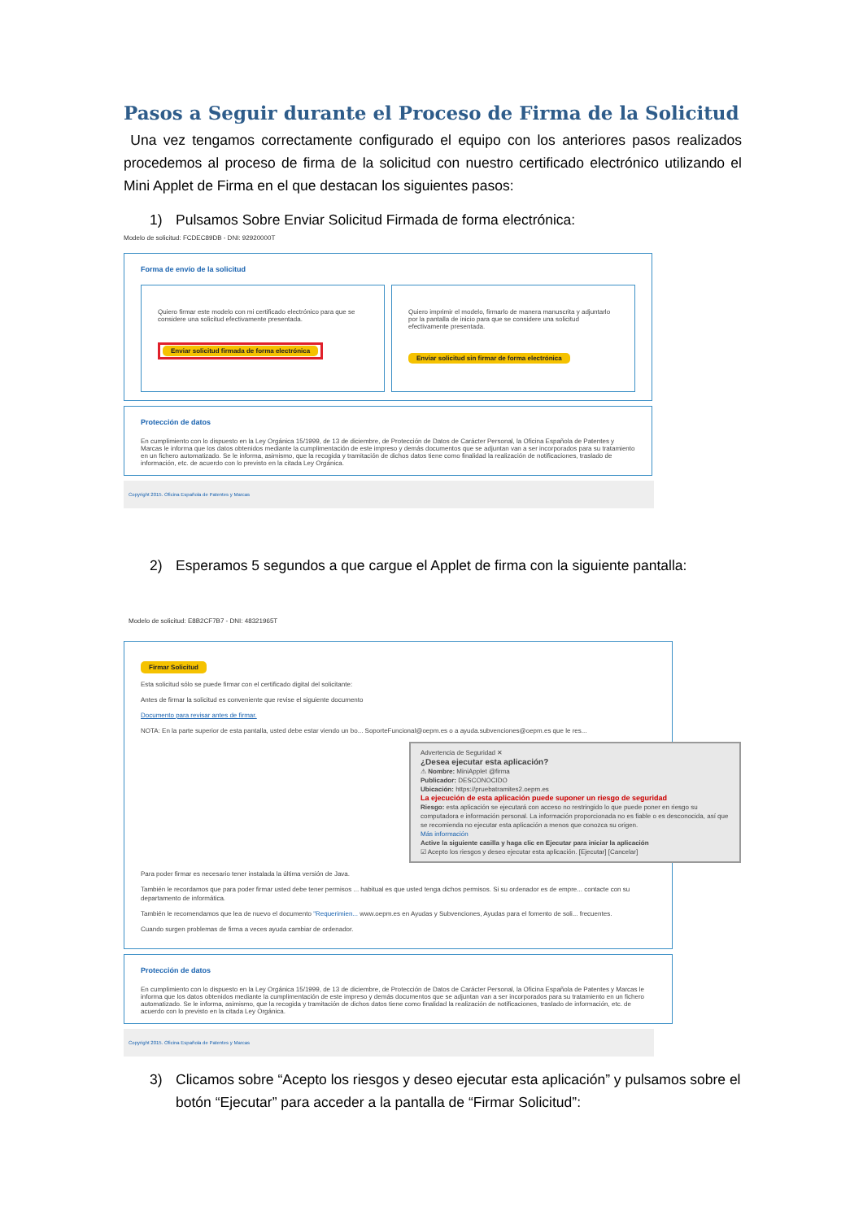Pasos a Seguir durante el Proceso de Firma de la Solicitud
Una vez tengamos correctamente configurado el equipo con los anteriores pasos realizados procedemos al proceso de firma de la solicitud con nuestro certificado electrónico utilizando el Mini Applet de Firma en el que destacan los siguientes pasos:
1) Pulsamos Sobre Enviar Solicitud Firmada de forma electrónica:
Modelo de solicitud: FCDEC89DB - DNI: 92920000T
Forma de envío de la solicitud
Quiero firmar este modelo con mi certificado electrónico para que se considere una solicitud efectivamente presentada.
Enviar solicitud firmada de forma electrónica
Quiero imprimir el modelo, firmarlo de manera manuscrita y adjuntarlo por la pantalla de inicio para que se considere una solicitud efectivamente presentada.
Enviar solicitud sin firmar de forma electrónica
Protección de datos
En cumplimiento con lo dispuesto en la Ley Orgánica 15/1999, de 13 de diciembre, de Protección de Datos de Carácter Personal, la Oficina Española de Patentes y Marcas le informa que los datos obtenidos mediante la cumplimentación de este impreso y demás documentos que se adjuntan van a ser incorporados para su tratamiento en un fichero automatizado. Se le informa, asimismo, que la recogida y tramitación de dichos datos tiene como finalidad la realización de notificaciones, traslado de información, etc. de acuerdo con lo previsto en la citada Ley Orgánica.
Copyright 2015. Oficina Española de Patentes y Marcas
2) Esperamos 5 segundos a que cargue el Applet de firma con la siguiente pantalla:
Modelo de solicitud: E8B2CF7B7 - DNI: 48321965T
Firmar Solicitud
Esta solicitud sólo se puede firmar con el certificado digital del solicitante:
Antes de firmar la solicitud es conveniente que revise el siguiente documento
Documento para revisar antes de firmar.
NOTA: En la parte superior de esta pantalla, usted debe estar viendo un bo... SoporteFuncional@oepm.es o a ayuda.subvenciones@oepm.es que le res...
Advertencia de Seguridad ✕
¿Desea ejecutar esta aplicación?
⚠ Nombre: MiniApplet @firma
Publicador: DESCONOCIDO
Ubicación: https://pruebatramites2.oepm.es
La ejecución de esta aplicación puede suponer un riesgo de seguridad
Riesgo: esta aplicación se ejecutará con acceso no restringido lo que puede poner en riesgo su computadora e información personal. La información proporcionada no es fiable o es desconocida, así que se recomienda no ejecutar esta aplicación a menos que conozca su origen.
Más información
Active la siguiente casilla y haga clic en Ejecutar para iniciar la aplicación
☑ Acepto los riesgos y deseo ejecutar esta aplicación. [Ejecutar] [Cancelar]
Para poder firmar es necesario tener instalada la última versión de Java.
También le recordamos que para poder firmar usted debe tener permisos ... habitual es que usted tenga dichos permisos. Si su ordenador es de empre... contacte con su departamento de informática.
También le recomendamos que lea de nuevo el documento "Requerimien... www.oepm.es en Ayudas y Subvenciones, Ayudas para el fomento de soli... frecuentes.
Cuando surgen problemas de firma a veces ayuda cambiar de ordenador.
Protección de datos
En cumplimiento con lo dispuesto en la Ley Orgánica 15/1999, de 13 de diciembre, de Protección de Datos de Carácter Personal, la Oficina Española de Patentes y Marcas le informa que los datos obtenidos mediante la cumplimentación de este impreso y demás documentos que se adjuntan van a ser incorporados para su tratamiento en un fichero automatizado. Se le informa, asimismo, que la recogida y tramitación de dichos datos tiene como finalidad la realización de notificaciones, traslado de información, etc. de acuerdo con lo previsto en la citada Ley Orgánica.
Copyright 2015. Oficina Española de Patentes y Marcas
3) Clicamos sobre “Acepto los riesgos y deseo ejecutar esta aplicación” y pulsamos sobre el botón “Ejecutar” para acceder a la pantalla de “Firmar Solicitud”: